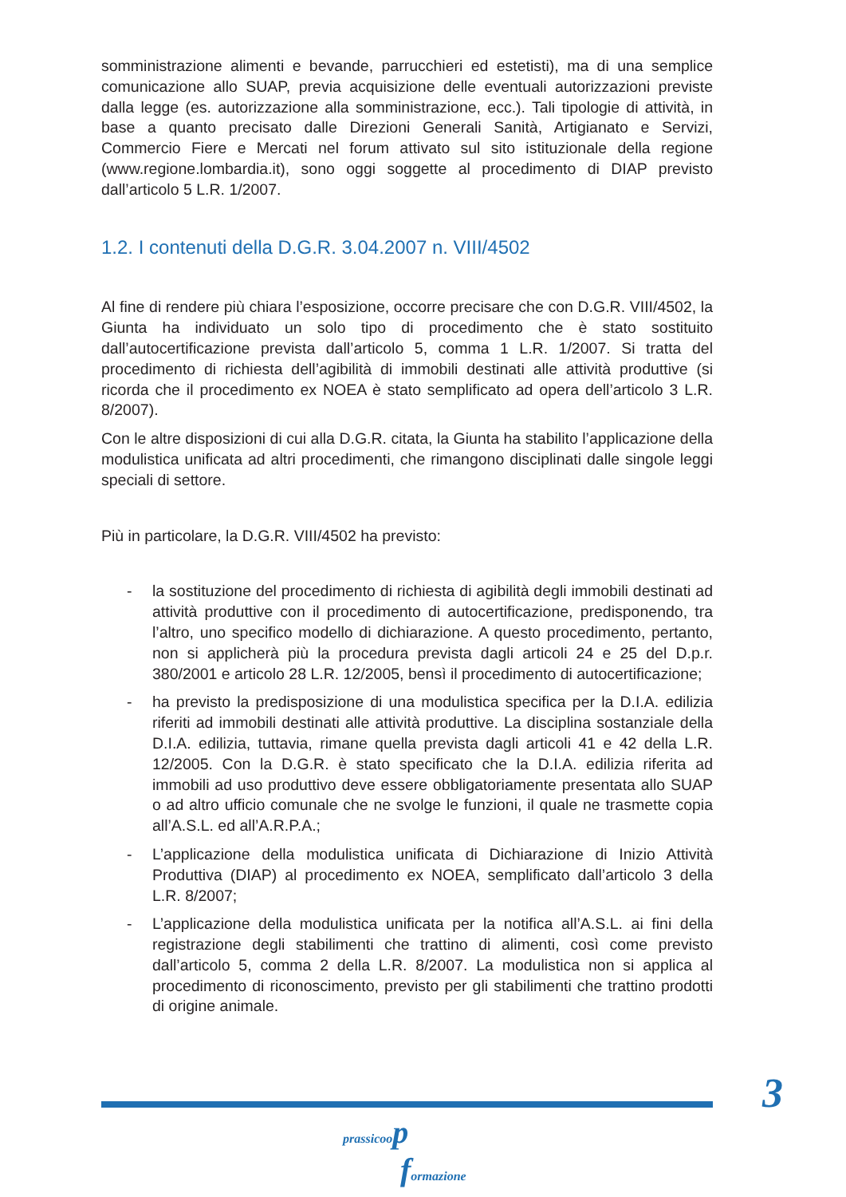somministrazione alimenti e bevande, parrucchieri ed estetisti), ma di una semplice comunicazione allo SUAP, previa acquisizione delle eventuali autorizzazioni previste dalla legge (es. autorizzazione alla somministrazione, ecc.). Tali tipologie di attività, in base a quanto precisato dalle Direzioni Generali Sanità, Artigianato e Servizi, Commercio Fiere e Mercati nel forum attivato sul sito istituzionale della regione (www.regione.lombardia.it), sono oggi soggette al procedimento di DIAP previsto dall’articolo 5 L.R. 1/2007.
1.2. I contenuti della D.G.R. 3.04.2007 n. VIII/4502
Al fine di rendere più chiara l’esposizione, occorre precisare che con D.G.R. VIII/4502, la Giunta ha individuato un solo tipo di procedimento che è stato sostituito dall’autocertificazione prevista dall’articolo 5, comma 1 L.R. 1/2007. Si tratta del procedimento di richiesta dell’agibilità di immobili destinati alle attività produttive (si ricorda che il procedimento ex NOEA è stato semplificato ad opera dell’articolo 3 L.R. 8/2007).
Con le altre disposizioni di cui alla D.G.R. citata, la Giunta ha stabilito l’applicazione della modulistica unificata ad altri procedimenti, che rimangono disciplinati dalle singole leggi speciali di settore.
Più in particolare, la D.G.R. VIII/4502 ha previsto:
- la sostituzione del procedimento di richiesta di agibilità degli immobili destinati ad attività produttive con il procedimento di autocertificazione, predisponendo, tra l’altro, uno specifico modello di dichiarazione. A questo procedimento, pertanto, non si applicherà più la procedura prevista dagli articoli 24 e 25 del D.p.r. 380/2001 e articolo 28 L.R. 12/2005, bensì il procedimento di autocertificazione;
- ha previsto la predisposizione di una modulistica specifica per la D.I.A. edilizia riferiti ad immobili destinati alle attività produttive. La disciplina sostanziale della D.I.A. edilizia, tuttavia, rimane quella prevista dagli articoli 41 e 42 della L.R. 12/2005. Con la D.G.R. è stato specificato che la D.I.A. edilizia riferita ad immobili ad uso produttivo deve essere obbligatoriamente presentata allo SUAP o ad altro ufficio comunale che ne svolge le funzioni, il quale ne trasmette copia all’A.S.L. ed all’A.R.P.A.;
- L’applicazione della modulistica unificata di Dichiarazione di Inizio Attività Produttiva (DIAP) al procedimento ex NOEA, semplificato dall’articolo 3 della L.R. 8/2007;
- L’applicazione della modulistica unificata per la notifica all’A.S.L. ai fini della registrazione degli stabilimenti che trattino di alimenti, così come previsto dall’articolo 5, comma 2 della L.R. 8/2007. La modulistica non si applica al procedimento di riconoscimento, previsto per gli stabilimenti che trattino prodotti di origine animale.
3
prassicoop
formazione